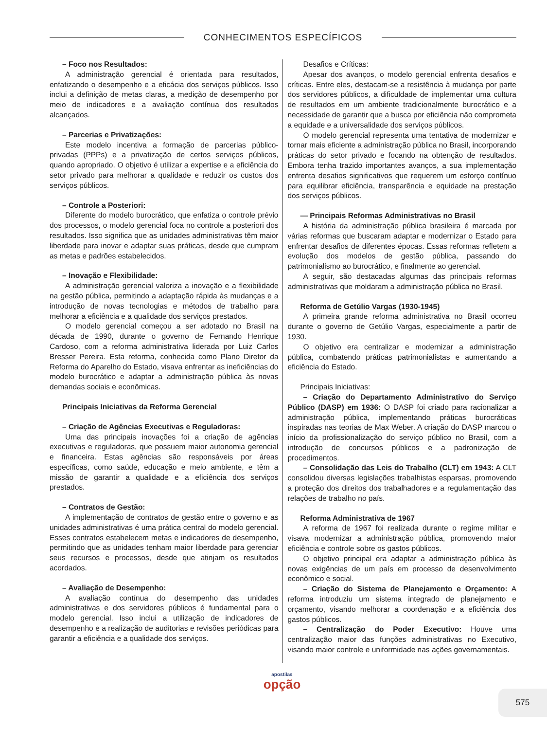CONHECIMENTOS ESPECÍFICOS
– Foco nos Resultados:
A administração gerencial é orientada para resultados, enfatizando o desempenho e a eficácia dos serviços públicos. Isso inclui a definição de metas claras, a medição de desempenho por meio de indicadores e a avaliação contínua dos resultados alcançados.
– Parcerias e Privatizações:
Este modelo incentiva a formação de parcerias público-privadas (PPPs) e a privatização de certos serviços públicos, quando apropriado. O objetivo é utilizar a expertise e a eficiência do setor privado para melhorar a qualidade e reduzir os custos dos serviços públicos.
– Controle a Posteriori:
Diferente do modelo burocrático, que enfatiza o controle prévio dos processos, o modelo gerencial foca no controle a posteriori dos resultados. Isso significa que as unidades administrativas têm maior liberdade para inovar e adaptar suas práticas, desde que cumpram as metas e padrões estabelecidos.
– Inovação e Flexibilidade:
A administração gerencial valoriza a inovação e a flexibilidade na gestão pública, permitindo a adaptação rápida às mudanças e a introdução de novas tecnologias e métodos de trabalho para melhorar a eficiência e a qualidade dos serviços prestados.
O modelo gerencial começou a ser adotado no Brasil na década de 1990, durante o governo de Fernando Henrique Cardoso, com a reforma administrativa liderada por Luiz Carlos Bresser Pereira. Esta reforma, conhecida como Plano Diretor da Reforma do Aparelho do Estado, visava enfrentar as ineficiências do modelo burocrático e adaptar a administração pública às novas demandas sociais e econômicas.
Principais Iniciativas da Reforma Gerencial
– Criação de Agências Executivas e Reguladoras:
Uma das principais inovações foi a criação de agências executivas e reguladoras, que possuem maior autonomia gerencial e financeira. Estas agências são responsáveis por áreas específicas, como saúde, educação e meio ambiente, e têm a missão de garantir a qualidade e a eficiência dos serviços prestados.
– Contratos de Gestão:
A implementação de contratos de gestão entre o governo e as unidades administrativas é uma prática central do modelo gerencial. Esses contratos estabelecem metas e indicadores de desempenho, permitindo que as unidades tenham maior liberdade para gerenciar seus recursos e processos, desde que atinjam os resultados acordados.
– Avaliação de Desempenho:
A avaliação contínua do desempenho das unidades administrativas e dos servidores públicos é fundamental para o modelo gerencial. Isso inclui a utilização de indicadores de desempenho e a realização de auditorias e revisões periódicas para garantir a eficiência e a qualidade dos serviços.
Desafios e Críticas:
Apesar dos avanços, o modelo gerencial enfrenta desafios e críticas. Entre eles, destacam-se a resistência à mudança por parte dos servidores públicos, a dificuldade de implementar uma cultura de resultados em um ambiente tradicionalmente burocrático e a necessidade de garantir que a busca por eficiência não comprometa a equidade e a universalidade dos serviços públicos.
O modelo gerencial representa uma tentativa de modernizar e tornar mais eficiente a administração pública no Brasil, incorporando práticas do setor privado e focando na obtenção de resultados. Embora tenha trazido importantes avanços, a sua implementação enfrenta desafios significativos que requerem um esforço contínuo para equilibrar eficiência, transparência e equidade na prestação dos serviços públicos.
— Principais Reformas Administrativas no Brasil
A história da administração pública brasileira é marcada por várias reformas que buscaram adaptar e modernizar o Estado para enfrentar desafios de diferentes épocas. Essas reformas refletem a evolução dos modelos de gestão pública, passando do patrimonialismo ao burocrático, e finalmente ao gerencial.
A seguir, são destacadas algumas das principais reformas administrativas que moldaram a administração pública no Brasil.
Reforma de Getúlio Vargas (1930-1945)
A primeira grande reforma administrativa no Brasil ocorreu durante o governo de Getúlio Vargas, especialmente a partir de 1930.
O objetivo era centralizar e modernizar a administração pública, combatendo práticas patrimonialistas e aumentando a eficiência do Estado.
Principais Iniciativas:
– Criação do Departamento Administrativo do Serviço Público (DASP) em 1936: O DASP foi criado para racionalizar a administração pública, implementando práticas burocráticas inspiradas nas teorias de Max Weber. A criação do DASP marcou o início da profissionalização do serviço público no Brasil, com a introdução de concursos públicos e a padronização de procedimentos.
– Consolidação das Leis do Trabalho (CLT) em 1943: A CLT consolidou diversas legislações trabalhistas esparsas, promovendo a proteção dos direitos dos trabalhadores e a regulamentação das relações de trabalho no país.
Reforma Administrativa de 1967
A reforma de 1967 foi realizada durante o regime militar e visava modernizar a administração pública, promovendo maior eficiência e controle sobre os gastos públicos.
O objetivo principal era adaptar a administração pública às novas exigências de um país em processo de desenvolvimento econômico e social.
– Criação do Sistema de Planejamento e Orçamento: A reforma introduziu um sistema integrado de planejamento e orçamento, visando melhorar a coordenação e a eficiência dos gastos públicos.
– Centralização do Poder Executivo: Houve uma centralização maior das funções administrativas no Executivo, visando maior controle e uniformidade nas ações governamentais.
apostilas
opção
575